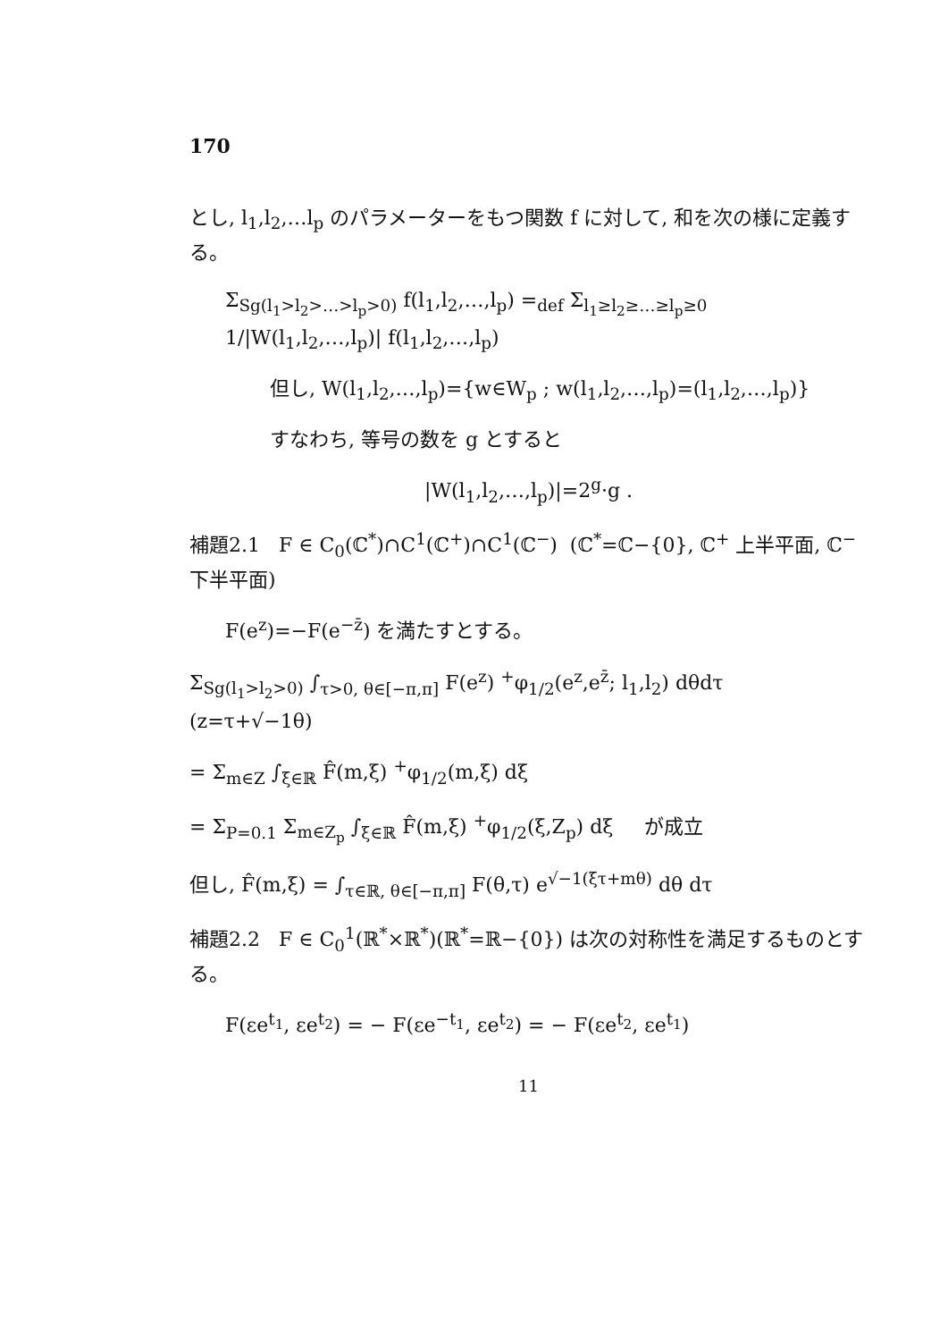170
とし, l<sub>1</sub>,l<sub>2</sub>,…l<sub>p</sub> のパラメーターをもつ関数 f に対して, 和を次の様に定義する。
Σ<sub>Sg(l<sub>1</sub>>l<sub>2</sub>>…>l<sub>p</sub>>0)</sub> f(l<sub>1</sub>,l<sub>2</sub>,…,l<sub>p</sub>) =<sub>def</sub> Σ<sub>l<sub>1</sub>≥l<sub>2</sub>≥…≥l<sub>p</sub>≥0</sub> 1/|W(l<sub>1</sub>,l<sub>2</sub>,…,l<sub>p</sub>)| f(l<sub>1</sub>,l<sub>2</sub>,…,l<sub>p</sub>)
但し, W(l<sub>1</sub>,l<sub>2</sub>,…,l<sub>p</sub>)={w∈W<sub>p</sub> ; w(l<sub>1</sub>,l<sub>2</sub>,…,l<sub>p</sub>)=(l<sub>1</sub>,l<sub>2</sub>,…,l<sub>p</sub>)}
すなわち, 等号の数を g とすると
|W(l<sub>1</sub>,l<sub>2</sub>,…,l<sub>p</sub>)|=2<sup>g</sup>·g .
補題2.1 F ∈ C<sub>0</sub>(ℂ<sup>*</sup>)∩C<sup>1</sup>(ℂ<sup>+</sup>)∩C<sup>1</sup>(ℂ<sup>−</sup>) (ℂ<sup>*</sup>=ℂ−{0}, ℂ<sup>+</sup> 上半平面, ℂ<sup>−</sup> 下半平面)
F(e<sup>z</sup>)=−F(e<sup>−z̄</sup>) を満たすとする。
Σ<sub>Sg(l<sub>1</sub>>l<sub>2</sub>>0)</sub> ∫<sub>τ>0, θ∈[−π,π]</sub> F(e<sup>z</sup>) <sup>+</sup>φ<sub>1/2</sub>(e<sup>z</sup>,e<sup>z̄</sup>; l<sub>1</sub>,l<sub>2</sub>) dθdτ (z=τ+√−1θ)
= Σ<sub>m∈Z</sub> ∫<sub>ξ∈ℝ</sub> F̂(m,ξ) <sup>+</sup>φ<sub>1/2</sub>(m,ξ) dξ
= Σ<sub>P=0.1</sub> Σ<sub>m∈Z<sub>p</sub></sub> ∫<sub>ξ∈ℝ</sub> F̂(m,ξ) <sup>+</sup>φ<sub>1/2</sub>(ξ,Z<sub>p</sub>) dξ が成立
但し, F̂(m,ξ) = ∫<sub>τ∈ℝ, θ∈[−π,π]</sub> F(θ,τ) e<sup>√−1(ξτ+mθ)</sup> dθ dτ
補題2.2 F ∈ C<sub>0</sub><sup>1</sup>(ℝ<sup>*</sup>×ℝ<sup>*</sup>)(ℝ<sup>*</sup>=ℝ−{0}) は次の対称性を満足するものとする。
F(εe<sup>t<sub>1</sub></sup>, εe<sup>t<sub>2</sub></sup>) = − F(εe<sup>−t<sub>1</sub></sup>, εe<sup>t<sub>2</sub></sup>) = − F(εe<sup>t<sub>2</sub></sup>, εe<sup>t<sub>1</sub></sup>)
11